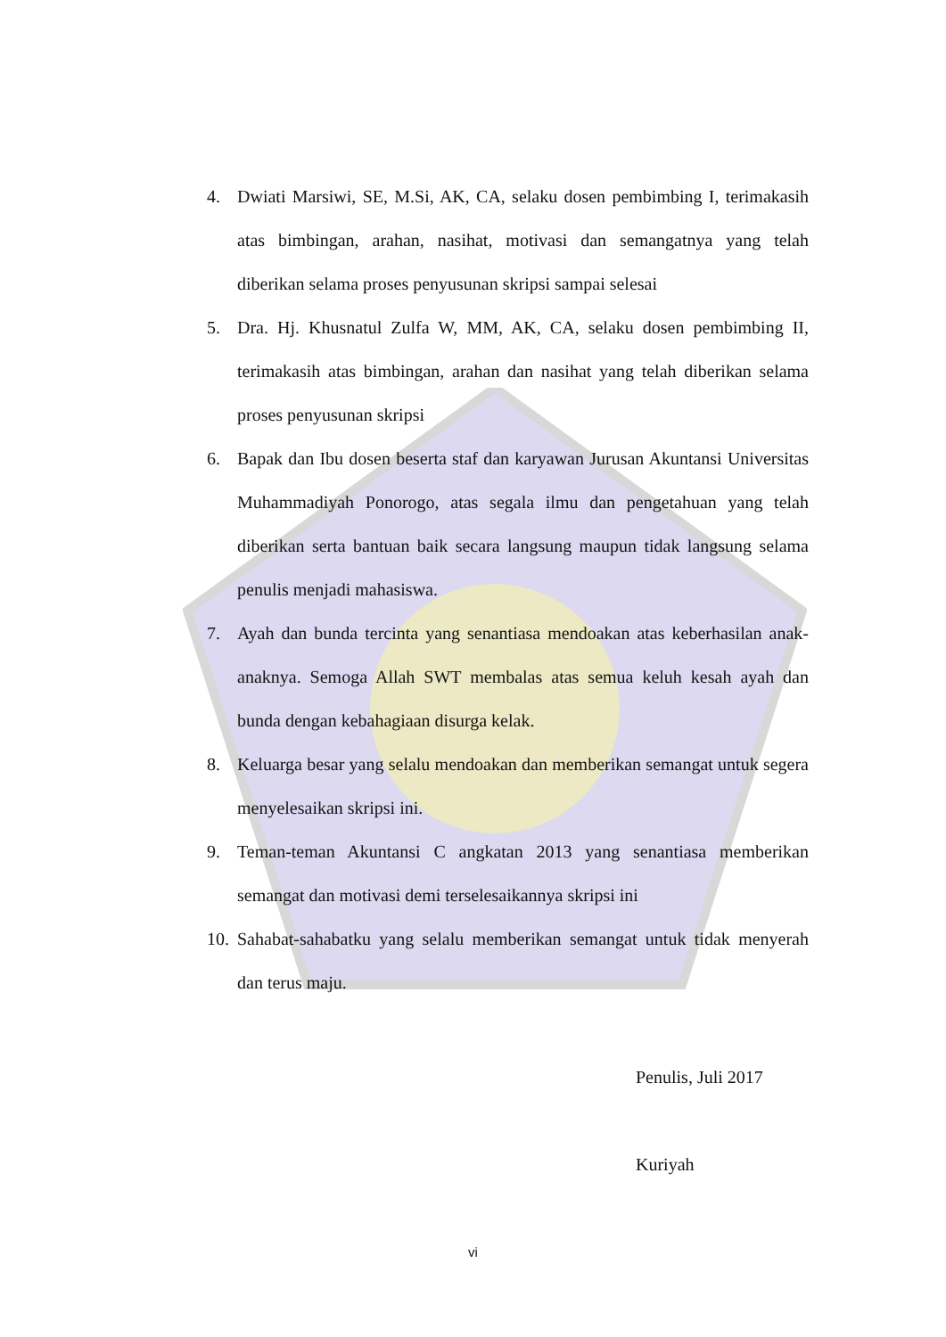4. Dwiati Marsiwi, SE, M.Si, AK, CA, selaku dosen pembimbing I, terimakasih atas bimbingan, arahan, nasihat, motivasi dan semangatnya yang telah diberikan selama proses penyusunan skripsi sampai selesai
5. Dra. Hj. Khusnatul Zulfa W, MM, AK, CA, selaku dosen pembimbing II, terimakasih atas bimbingan, arahan dan nasihat yang telah diberikan selama proses penyusunan skripsi
6. Bapak dan Ibu dosen beserta staf dan karyawan Jurusan Akuntansi Universitas Muhammadiyah Ponorogo, atas segala ilmu dan pengetahuan yang telah diberikan serta bantuan baik secara langsung maupun tidak langsung selama penulis menjadi mahasiswa.
7. Ayah dan bunda tercinta yang senantiasa mendoakan atas keberhasilan anak-anaknya. Semoga Allah SWT membalas atas semua keluh kesah ayah dan bunda dengan kebahagiaan disurga kelak.
8. Keluarga besar yang selalu mendoakan dan memberikan semangat untuk segera menyelesaikan skripsi ini.
9. Teman-teman Akuntansi C angkatan 2013 yang senantiasa memberikan semangat dan motivasi demi terselesaikannya skripsi ini
10. Sahabat-sahabatku yang selalu memberikan semangat untuk tidak menyerah dan terus maju.
Penulis, Juli 2017
Kuriyah
vi